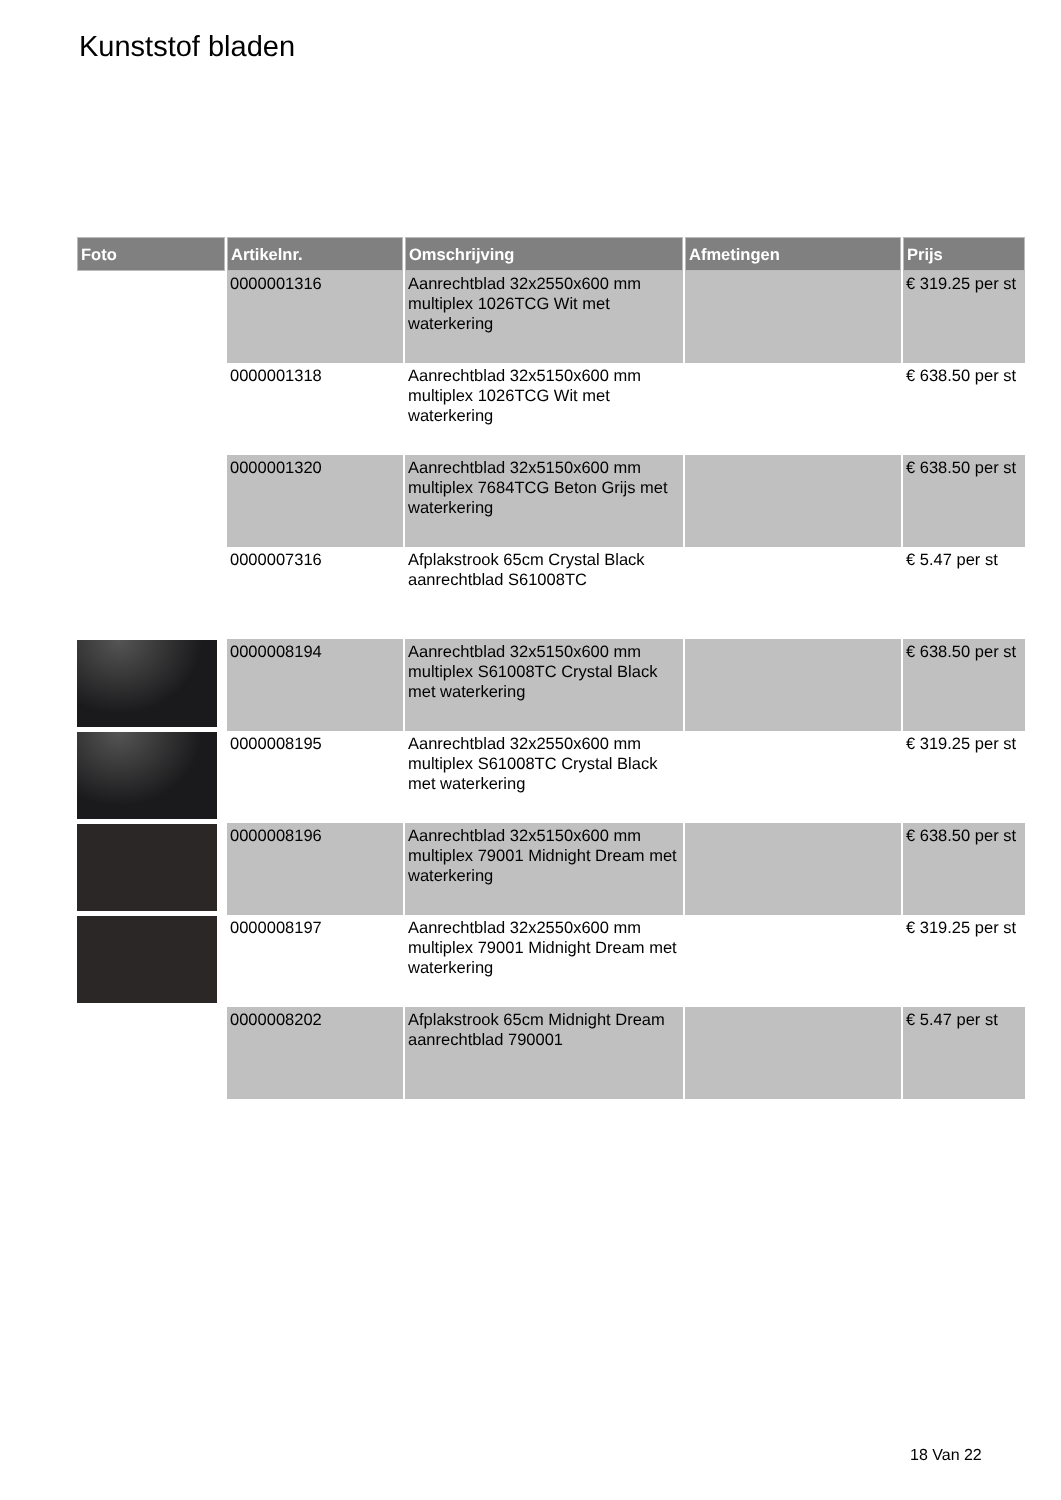Kunststof bladen
| Foto | Artikelnr. | Omschrijving | Afmetingen | Prijs |
| --- | --- | --- | --- | --- |
| | 0000001316 | Aanrechtblad 32x2550x600 mm multiplex 1026TCG Wit met waterkering | | € 319.25 per st |
| | 0000001318 | Aanrechtblad 32x5150x600 mm multiplex 1026TCG Wit met waterkering | | € 638.50 per st |
| | 0000001320 | Aanrechtblad 32x5150x600 mm multiplex 7684TCG Beton Grijs met waterkering | | € 638.50 per st |
| | 0000007316 | Afplakstrook 65cm Crystal Black aanrechtblad S61008TC | | € 5.47 per st |
| | 0000008194 | Aanrechtblad 32x5150x600 mm multiplex S61008TC Crystal Black met waterkering | | € 638.50 per st |
| | 0000008195 | Aanrechtblad 32x2550x600 mm multiplex S61008TC Crystal Black met waterkering | | € 319.25 per st |
| | 0000008196 | Aanrechtblad 32x5150x600 mm multiplex 79001 Midnight Dream met waterkering | | € 638.50 per st |
| | 0000008197 | Aanrechtblad 32x2550x600 mm multiplex 79001 Midnight Dream met waterkering | | € 319.25 per st |
| | 0000008202 | Afplakstrook 65cm Midnight Dream aanrechtblad 790001 | | € 5.47 per st |
18 Van 22